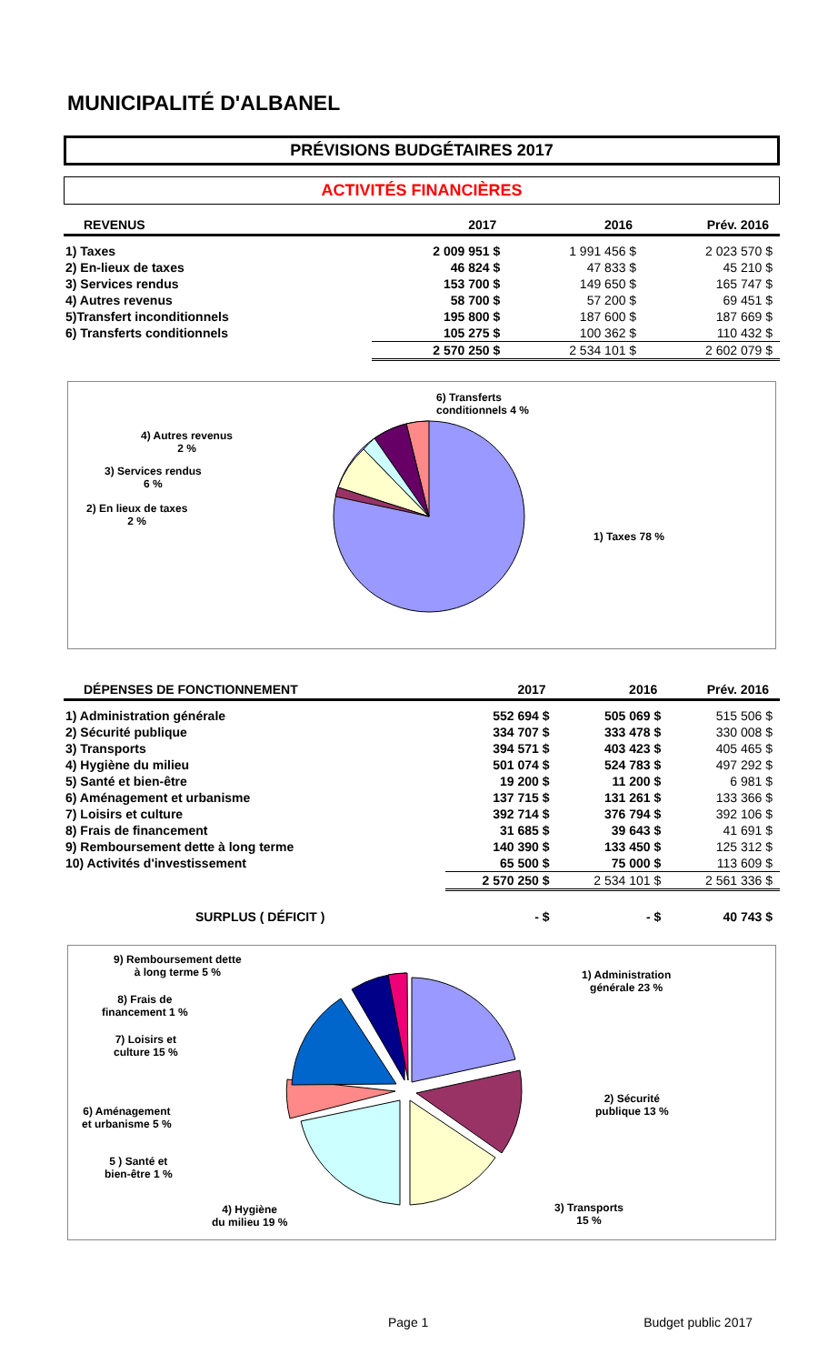MUNICIPALITÉ D'ALBANEL
PRÉVISIONS BUDGÉTAIRES 2017
ACTIVITÉS FINANCIÈRES
| REVENUS | 2017 | 2016 | Prév. 2016 |
| --- | --- | --- | --- |
| 1) Taxes | 2 009 951 $ | 1 991 456 $ | 2 023 570 $ |
| 2) En-lieux de taxes | 46 824 $ | 47 833 $ | 45 210 $ |
| 3) Services rendus | 153 700 $ | 149 650 $ | 165 747 $ |
| 4) Autres revenus | 58 700 $ | 57 200 $ | 69 451 $ |
| 5)Transfert inconditionnels | 195 800 $ | 187 600 $ | 187 669 $ |
| 6) Transferts conditionnels | 105 275 $ | 100 362 $ | 110 432 $ |
| | 2 570 250 $ | 2 534 101 $ | 2 602 079 $ |
6) Transferts
conditionnels 4 %
4) Autres revenus
2 %
3) Services rendus
6 %
2) En lieux de taxes
2 %
1) Taxes 78 %
| DÉPENSES DE FONCTIONNEMENT | 2017 | 2016 | Prév. 2016 |
| --- | --- | --- | --- |
| 1) Administration générale | 552 694 $ | 505 069 $ | 515 506 $ |
| 2) Sécurité publique | 334 707 $ | 333 478 $ | 330 008 $ |
| 3) Transports | 394 571 $ | 403 423 $ | 405 465 $ |
| 4) Hygiène du milieu | 501 074 $ | 524 783 $ | 497 292 $ |
| 5) Santé et bien-être | 19 200 $ | 11 200 $ | 6 981 $ |
| 6) Aménagement et urbanisme | 137 715 $ | 131 261 $ | 133 366 $ |
| 7) Loisirs et culture | 392 714 $ | 376 794 $ | 392 106 $ |
| 8) Frais de financement | 31 685 $ | 39 643 $ | 41 691 $ |
| 9) Remboursement dette à long terme | 140 390 $ | 133 450 $ | 125 312 $ |
| 10) Activités d'investissement | 65 500 $ | 75 000 $ | 113 609 $ |
| | 2 570 250 $ | 2 534 101 $ | 2 561 336 $ |
| SURPLUS ( DÉFICIT ) | - $ | - $ | 40 743 $ |
9) Remboursement dette
à long terme 5 %
1) Administration
générale 23 %
8) Frais de
financement 1 %
7) Loisirs et
culture 15 %
2) Sécurité
publique 13 %
6) Aménagement
et urbanisme 5 %
5 ) Santé et
bien-être 1 %
4) Hygiène
du milieu 19 %
3) Transports
15 %
Page 1 Budget public 2017